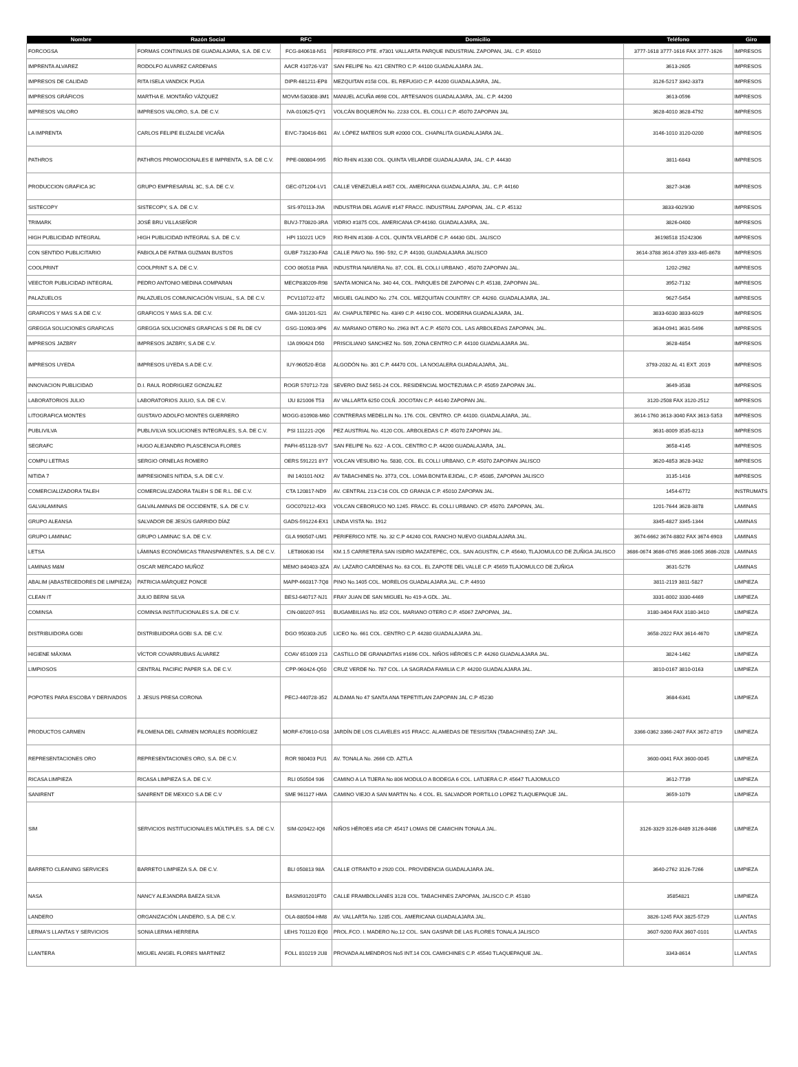| Nombre | Razón Social | RFC | Domicilio | Teléfono | Giro |
| --- | --- | --- | --- | --- | --- |
| FORCOGSA | FORMAS CONTINUAS DE GUADALAJARA, S.A. DE C.V. | FCG-840618-N51 | PERIFERICO PTE. #7301 VALLARTA PARQUE INDUSTRIAL ZAPOPAN, JAL. C.P. 45010 | 3777-1618 3777-1616 FAX 3777-1626 | IMPRESOS |
| IMPRENTA ALVAREZ | RODOLFO ALVAREZ CARDENAS | AACR 410726-V37 | SAN FELIPE No. 421 CENTRO C.P. 44100 GUADALAJARA JAL. | 3613-2605 | IMPRESOS |
| IMPRESOS DE CALIDAD | RITA ISELA VANDICK PUGA | DIPR-681211-EP8 | MEZQUITAN #158 COL. EL REFUGIO C.P. 44200 GUADALAJARA, JAL. | 3126-5217 3342-3373 | IMPRESOS |
| IMPRESOS GRÁFICOS | MARTHA E. MONTAÑO VÁZQUEZ | MOVM-530308-3M1 | MANUEL ACUÑA #698 COL. ARTESANOS GUADALAJARA, JAL. C.P. 44200 | 3613-0596 | IMPRESOS |
| IMPRESOS VALORO | IMPRESOS VALORO, S.A. DE C.V. | IVA-010625-QY1 | VOLCÁN BOQUERÓN No. 2233 COL. EL COLLI C.P. 45070 ZAPOPAN JAL | 3628-4010 3628-4792 | IMPRESOS |
| LA IMPRENTA | CARLOS FELIPE ELIZALDE VICAÑA | EIVC-730416-B61 | AV. LÓPEZ MATEOS SUR #2000 COL. CHAPALITA GUADALAJARA JAL. | 3146-1010 3120-0200 | IMPRESOS |
| PATHROS | PATHROS PROMOCIONALES E IMPRENTA, S.A. DE C.V. | PPE-080804-995 | RÍO RHIN #1330 COL. QUINTA VELARDE GUADALAJARA, JAL. C.P. 44430 | 3811-6843 | IMPRESOS |
| PRODUCCION GRAFICA 3C | GRUPO EMPRESARIAL 3C, S.A. DE C.V. | GEC-071204-LV1 | CALLE VENEZUELA #457 COL. AMERICANA GUADALAJARA, JAL. C.P. 44160 | 3827-3436 | IMPRESOS |
| SISTECOPY | SISTECOPY, S.A. DE C.V. | SIS-970113-J9A | INDUSTRIA DEL AGAVE #147 FRACC. INDUSTRIAL ZAPOPAN, JAL. C.P. 45132 | 3833-6029/30 | IMPRESOS |
| TRIMARK | JOSÉ BRU VILLASEÑOR | BUVJ-770820-3RA | VIDRIO #1875 COL. AMERICANA CP.44160. GUADALAJARA, JAL. | 3826-0400 | IMPRESOS |
| HIGH PUBLICIDAD INTEGRAL | HIGH PUBLICIDAD INTEGRAL S.A. DE C.V. | HPI 110221 UC9 | RIO RHIN #1308- A COL. QUINTA VELARDE C.P. 44430 GDL. JALISCO | 36198518 15242306 | IMPRESOS |
| CON SENTIDO PUBLICITARIO | FABIOLA DE FATIMA GUZMAN BUSTOS | GUBF 731230-FA8 | CALLE PAVO No. 590- 592, C.P. 44100, GUADALAJARA JALISCO | 3614-3788 3614-3789 333-465-8678 | IMPRESOS |
| COOLPRINT | COOLPRINT S.A. DE C.V. | COO 060518 PWA | INDUSTRIA NAVIERA No. 87, COL. EL COLLI URBANO , 45070 ZAPOPAN JAL. | 1202-2982 | IMPRESOS |
| VEECTOR PUBLICIDAD INTEGRAL | PEDRO ANTONIO MEDINA COMPARAN | MECP830209-R98 | SANTA MONICA No. 340 44, COL. PARQUES DE ZAPOPAN C.P. 45138, ZAPOPAN JAL. | 3952-7132 | IMPRESOS |
| PALAZUELOS | PALAZUELOS COMUNICACIÓN VISUAL, S.A. DE C.V. | PCV110722-8T2 | MIGUEL GALINDO No. 274. COL. MEZQUITAN COUNTRY. CP. 44260. GUADALAJARA, JAL. | 9627-5454 | IMPRESOS |
| GRAFICOS Y MAS S.A DE C.V. | GRAFICOS Y MAS S.A. DE C.V. | GMA-101201-S21 | AV. CHAPULTEPEC No. 43/49 C.P. 44190 COL. MODERNA GUADALAJARA, JAL. | 3833-6030 3833-6029 | IMPRESOS |
| GREGGA SOLUCIONES GRAFICAS | GREGGA SOLUCIONES GRAFICAS S DE RL DE CV | GSG-110903-9P6 | AV. MARIANO OTERO No. 2963 INT. A C.P. 45070 COL. LAS ARBOLEDAS ZAPOPAN, JAL. | 3634-0941 3631-5496 | IMPRESOS |
| IMPRESOS JAZBRY | IMPRESOS JAZBRY, S.A DE C.V. | IJA 090424 D50 | PRISCILIANO SANCHEZ No. 509, ZONA CENTRO C.P. 44100 GUADALAJARA JAL. | 3628-4854 | IMPRESOS |
| IMPRESOS UYEDA | IMPRESOS UYEDA S.A DE C.V. | IUY-960520-EG8 | ALGODÓN No. 301 C.P. 44470 COL. LA NOGALERA GUADALAJARA, JAL. | 3793-2032 AL 41 EXT. 2019 | IMPRESOS |
| INNOVACION PUBLICIDAD | D.I. RAUL RODRIGUEZ GONZALEZ | ROGR 570712-728 | SEVERO DIAZ 5651-24 COL. RESIDENCIAL MOCTEZUMA C.P. 45059 ZAPOPAN JAL. | 3649-3538 | IMPRESOS |
| LABORATORIOS JULIO | LABORATORIOS JULIO, S.A. DE C.V. | IJU 821006 T53 | AV VALLARTA 6250 COLÑ. JOCOTAN C.P. 44140 ZAPOPAN JAL. | 3120-2508 FAX 3120-2512 | IMPRESOS |
| LITOGRAFICA MONTES | GUSTAVO ADOLFO MONTES GUERRERO | MOGG-810908-M60 | CONTRERAS MEDELLIN No. 176. COL. CENTRO. CP. 44100. GUADALAJARA, JAL. | 3614-1760 3613-3040 FAX 3613-5353 | IMPRESOS |
| PUBLIVILVA | PUBLIVILVA SOLUCIONES INTEGRALES, S.A. DE C.V. | PSI 111221-2Q6 | PEZ AUSTRIAL No. 4120 COL. ARBOLEDAS C.P. 45070 ZAPOPAN JAL. | 3631-8009 3535-8213 | IMPRESOS |
| SEGRAFC | HUGO ALEJANDRO PLASCENCIA FLORES | PAFH-651128-SV7 | SAN FELIPE No. 622 - A COL. CENTRO C.P. 44200 GUADALAJARA, JAL. | 3658-4145 | IMPRESOS |
| COMPU LETRAS | SERGIO ORNELAS ROMERO | OERS 591221 8Y7 | VOLCAN VESUBIO No. 5830, COL. EL COLLI URBANO, C.P. 45070 ZAPOPAN JALISCO | 3620-4853 3628-3432 | IMPRESOS |
| NITIDA 7 | IMPRESIONES NITIDA, S.A. DE C.V. | INI 140101-NX2 | AV TABACHINES No. 3773, COL. LOMA BONITA EJIDAL, C.P. 45085, ZAPOPAN JALISCO | 3135-1416 | IMPRESOS |
| COMERCIALIZADORA TALEH | COMERCIALIZADORA TALEH S DE R.L. DE C.V. | CTA 120817-ND9 | AV. CENTRAL 213-C16 COL CD GRANJA C.P. 45010 ZAPOPAN JAL. | 1454-6772 | INSTRUMATS |
| GALVALAMINAS | GALVALAMINAS DE OCCIDENTE, S.A. DE C.V. | GOC070212-4X3 | VOLCAN CEBORUCO NO.1245. FRACC. EL COLLI URBANO. CP. 45070. ZAPOPAN, JAL. | 1201-7644 3628-3878 | LAMINAS |
| GRUPO ALEANSA | SALVADOR DE JESÚS GARRIDO DÍAZ | GADS-591224-EX1 | LINDA VISTA No. 1912 | 3345-4827 3345-1344 | LAMINAS |
| GRUPO LAMINAC | GRUPO LAMINAC S.A. DE C.V. | GLA 990507-UM1 | PERIFERICO NTE. No. 32 C.P 44240 COL RANCHO NUEVO GUADALAJARA JAL. | 3674-6662 3674-8802 FAX 3674-6903 | LAMINAS |
| LETSA | LÁMINAS ECONÓMICAS TRANSPARENTES, S.A. DE C.V. | LET860630 IS4 | KM.1.5 CARRETERA SAN ISIDRO MAZATEPEC, COL. SAN AGUSTIN, C.P. 45640, TLAJOMULCO DE ZUÑIGA JALISCO | 3686-0674 3686-0765 3686-1065 3686-2028 | LAMINAS |
| LAMINAS M&M | OSCAR MERCADO MUÑOZ | MEMO 840403-3ZA | AV. LAZARO CARDENAS No. 63 COL. EL ZAPOTE DEL VALLE C.P. 45659 TLAJOMULCO DE ZUÑIGA | 3631-5276 | LAMINAS |
| ABALIM (ABASTECEDORES DE LIMPIEZA) | PATRICIA MÁRQUEZ PONCE | MAPP-660317-7Q8 | PINO No.1405 COL. MORELOS GUADALAJARA JAL. C.P. 44910 | 3811-2119 3811-5827 | LIMPIEZA |
| CLEAN IT | JULIO BERNI SILVA | BESJ-640717-NJ1 | FRAY JUAN DE SAN MIGUEL No 419-A GDL. JAL. | 3331-8002 3330-4469 | LIMPIEZA |
| COMINSA | COMINSA INSTITUCIONALES S.A. DE C.V. | CIN-080207-9S1 | BUGAMBILIAS No. 852 COL. MARIANO OTERO C.P. 45067 ZAPOPAN, JAL. | 3180-3404 FAX 3180-3410 | LIMPIEZA |
| DISTRIBUIDORA GOBI | DISTRIBUIDORA GOBI S.A. DE C.V. | DGO 950303-2U5 | LICEO No. 661 COL. CENTRO C.P. 44280 GUADALAJARA JAL. | 3658-2022 FAX 3614-4670 | LIMPIEZA |
| HIGIENE MÁXIMA | VÍCTOR COVARRUBIAS ÁLVAREZ | COAV 651009 213 | CASTILLO DE GRANADITAS #1696 COL. NIÑOS HÉROES C.P. 44260 GUADALAJARA JAL. | 3824-1462 | LIMPIEZA |
| LIMPIOSOS | CENTRAL PACIFIC PAPER S.A. DE C.V. | CPP-960424-Q50 | CRUZ VERDE No. 787 COL. LA SAGRADA FAMILIA C.P. 44200 GUADALAJARA JAL. | 3810-0167 3810-0163 | LIMPIEZA |
| POPOTES PARA ESCOBA Y DERIVADOS | J. JESUS PRESA CORONA | PECJ-440728-352 | ALDAMA No 47 SANTA ANA TEPETITLAN ZAPOPAN JAL C.P 45230 | 3684-6341 | LIMPIEZA |
| PRODUCTOS CARMEN | FILOMENA DEL CARMEN MORALES RODRÍGUEZ | MORF-670610-GS8 | JARDÍN DE LOS CLAVELES #15 FRACC. ALAMEDAS DE TESISITAN (TABACHINES) ZAP. JAL. | 3366-0362 3366-2407 FAX 3672-8719 | LIMPIEZA |
| REPRESENTACIONES ORO | REPRESENTACIONES ORO, S.A. DE C.V. | ROR 980403 PU1 | AV. TONALA No. 2666 CD. AZTLA | 3600-0041 FAX 3600-0045 | LIMPIEZA |
| RICASA LIMPIEZA | RICASA LIMPIEZA S.A. DE C.V. | RLI 050504 936 | CAMINO A LA TIJERA No 806 MODULO A BODEGA 6 COL. LATIJERA C.P. 45647 TLAJOMULCO | 3612-7739 | LIMPIEZA |
| SANIRENT | SANIRENT DE MEXICO S.A DE C.V | SME 961127 HMA | CAMINO VIEJO A SAN MARTIN No. 4 COL. EL SALVADOR PORTILLO LOPEZ TLAQUEPAQUE JAL. | 3659-1079 | LIMPIEZA |
| SIM | SERVICIOS INSTITUCIONALES MÚLTIPLES. S.A. DE C.V. | SIM-020422-IQ6 | NIÑOS HÉROES #58 CP. 45417 LOMAS DE CAMICHIN TONALA JAL. | 3126-3329 3126-8489 3126-8486 | LIMPIEZA |
| BARRETO CLEANING SERVICES | BARRETO LIMPIEZA S.A. DE C.V. | BLI 050813 98A | CALLE OTRANTO # 2920 COL. PROVIDENCIA GUADALAJARA JAL. | 3640-2762 3126-7266 | LIMPIEZA |
| NASA | NANCY ALEJANDRA BAEZA SILVA | BASN931201FT0 | CALLE FRAMBOLLANES 3128 COL. TABACHINES ZAPOPAN, JALISCO C.P. 45180 | 35854821 | LIMPIEZA |
| LANDERO | ORGANIZACIÓN LANDERO, S.A. DE C.V. | OLA-880504-HM8 | AV. VALLARTA No. 1285 COL. AMERICANA GUADALAJARA JAL. | 3826-1245 FAX 3825-5729 | LLANTAS |
| LERMA'S LLANTAS Y SERVICIOS | SONIA LERMA HERRERA | LEHS 701120 EQ0 | PROL.FCO. I. MADERO No.12 COL. SAN GASPAR DE LAS FLORES TONALA JALISCO | 3607-9200 FAX 3607-0101 | LLANTAS |
| LLANTERA | MIGUEL ANGEL FLORES MARTINEZ | FOLL 810219 2U8 | PROVADA ALMENDROS No5 INT.14 COL CAMICHINES C.P. 45540 TLAQUEPAQUE JAL. | 3343-8614 | LLANTAS |